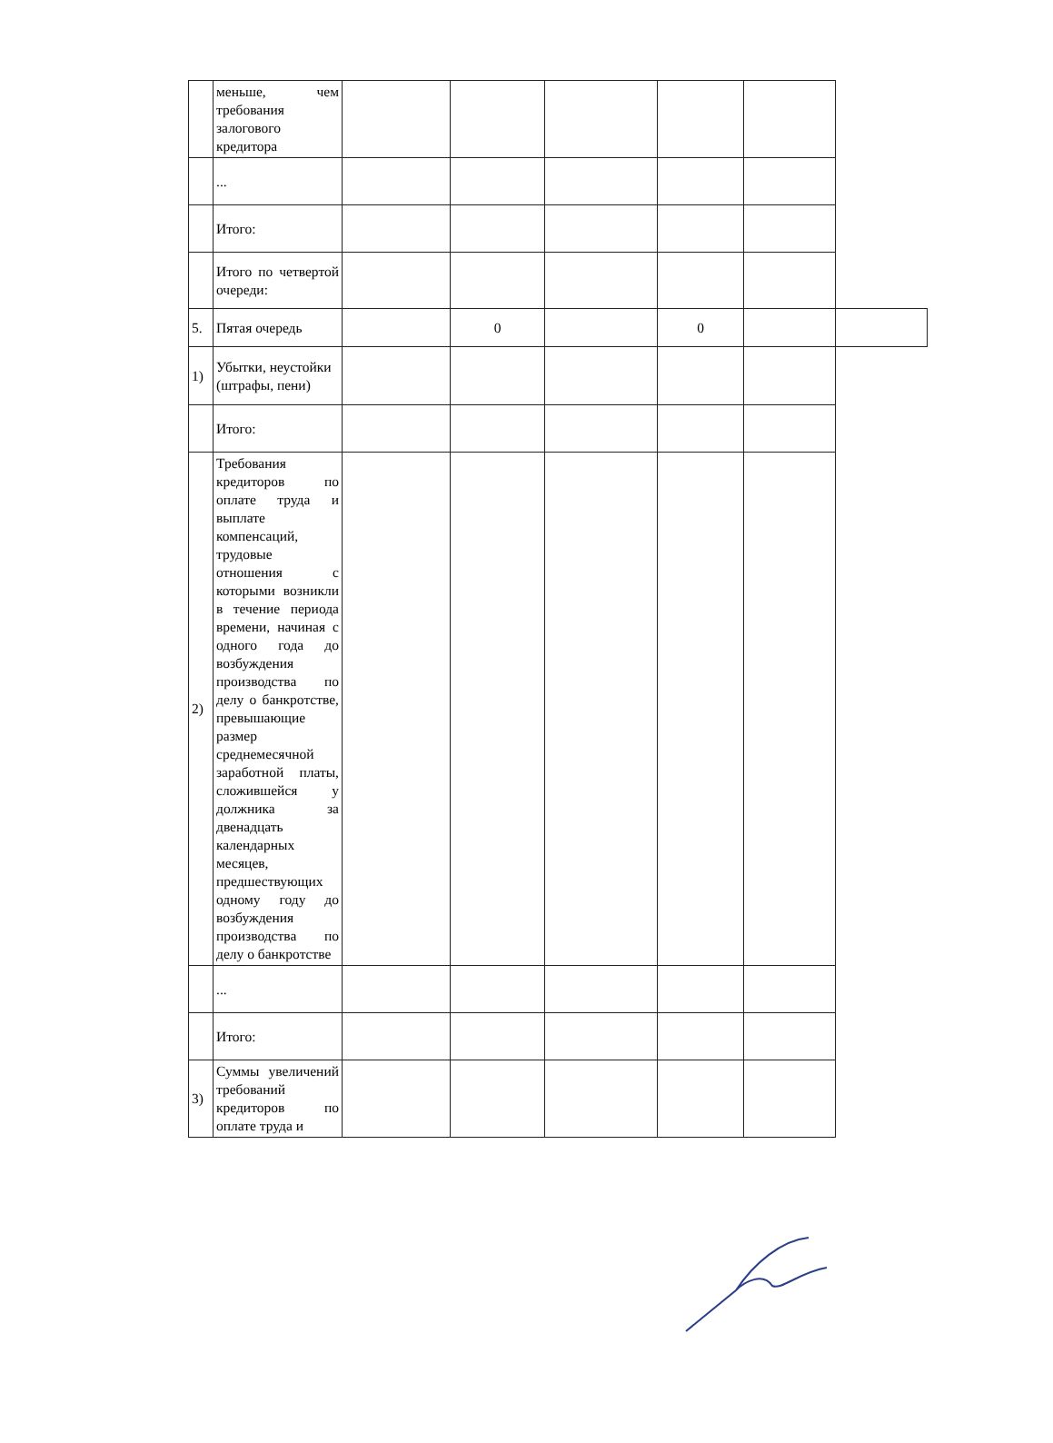| | меньше, чем требования залогового кредитора | | | | | | |
| | ... | | | | | | |
| | Итого: | | | | | | |
| | Итого по четвертой очереди: | | | | | | |
| 5. | Пятая очередь | | 0 | | 0 | | |
| 1) | Убытки, неустойки (штрафы, пени) | | | | | | |
| | Итого: | | | | | | |
| 2) | Требования кредиторов по оплате труда и выплате компенсаций, трудовые отношения с которыми возникли в течение периода времени, начиная с одного года до возбуждения производства по делу о банкротстве, превышающие размер среднемесячной заработной платы, сложившейся у должника за двенадцать календарных месяцев, предшествующих одному году до возбуждения производства по делу о банкротстве | | | | | | |
| | ... | | | | | | |
| | Итого: | | | | | | |
| 3) | Суммы увеличений требований кредиторов по оплате труда и | | | | | | |